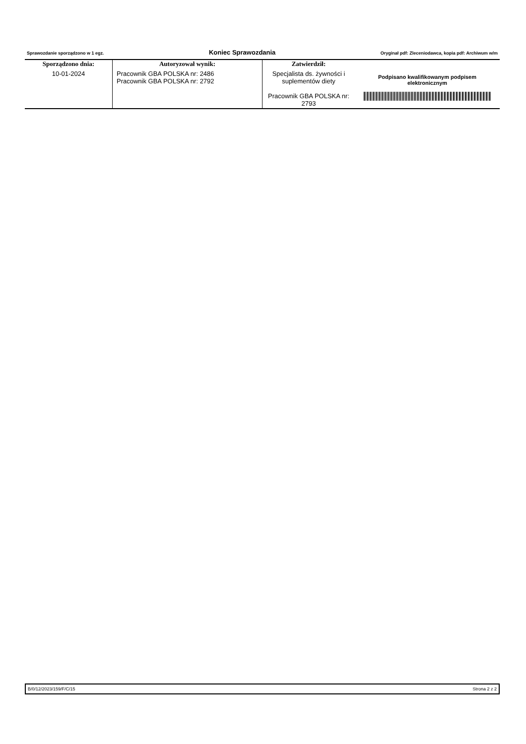Sprawozdanie sporządzono w 1 egz. Koniec Sprawozdania Oryginał pdf: Zleceniodawca, kopia pdf: Archiwum w/m
| Sporządzono dnia: | Autoryzował wynik: | Zatwierdził: | Podpisano kwalifikowanym podpisem elektronicznym |
| 10-01-2024 | Pracownik GBA POLSKA nr: 2486 Pracownik GBA POLSKA nr: 2792 | Specjalista ds. żywności i suplementów diety Pracownik GBA POLSKA nr: 2793 | |
B/0/12/2023/159/F/C/15 Strona 2 z 2